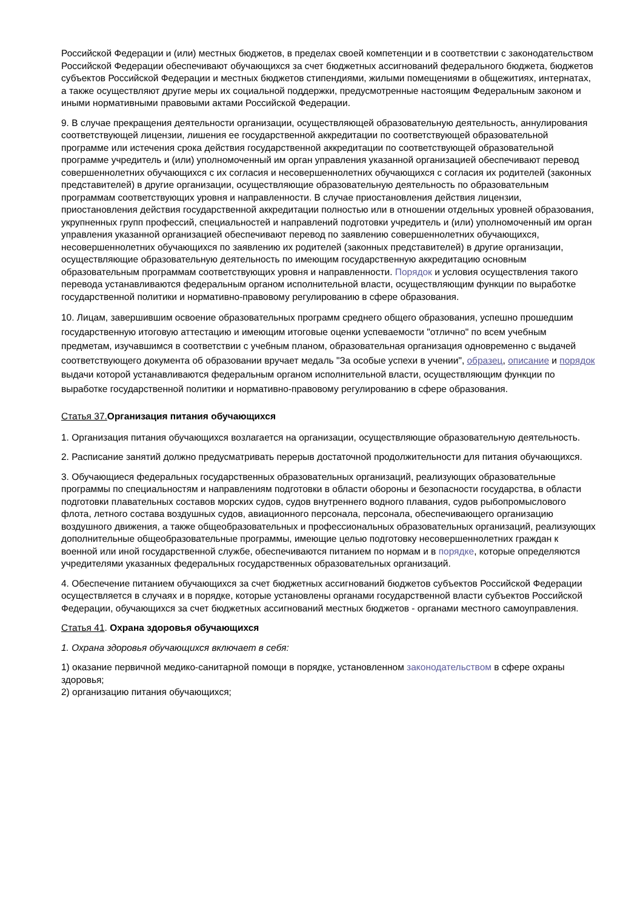Российской Федерации и (или) местных бюджетов, в пределах своей компетенции и в соответствии с законодательством Российской Федерации обеспечивают обучающихся за счет бюджетных ассигнований федерального бюджета, бюджетов субъектов Российской Федерации и местных бюджетов стипендиями, жилыми помещениями в общежитиях, интернатах, а также осуществляют другие меры их социальной поддержки, предусмотренные настоящим Федеральным законом и иными нормативными правовыми актами Российской Федерации.
9. В случае прекращения деятельности организации, осуществляющей образовательную деятельность, аннулирования соответствующей лицензии, лишения ее государственной аккредитации по соответствующей образовательной программе или истечения срока действия государственной аккредитации по соответствующей образовательной программе учредитель и (или) уполномоченный им орган управления указанной организацией обеспечивают перевод совершеннолетних обучающихся с их согласия и несовершеннолетних обучающихся с согласия их родителей (законных представителей) в другие организации, осуществляющие образовательную деятельность по образовательным программам соответствующих уровня и направленности. В случае приостановления действия лицензии, приостановления действия государственной аккредитации полностью или в отношении отдельных уровней образования, укрупненных групп профессий, специальностей и направлений подготовки учредитель и (или) уполномоченный им орган управления указанной организацией обеспечивают перевод по заявлению совершеннолетних обучающихся, несовершеннолетних обучающихся по заявлению их родителей (законных представителей) в другие организации, осуществляющие образовательную деятельность по имеющим государственную аккредитацию основным образовательным программам соответствующих уровня и направленности. Порядок и условия осуществления такого перевода устанавливаются федеральным органом исполнительной власти, осуществляющим функции по выработке государственной политики и нормативно-правовому регулированию в сфере образования.
10. Лицам, завершившим освоение образовательных программ среднего общего образования, успешно прошедшим государственную итоговую аттестацию и имеющим итоговые оценки успеваемости "отлично" по всем учебным предметам, изучавшимся в соответствии с учебным планом, образовательная организация одновременно с выдачей соответствующего документа об образовании вручает медаль "За особые успехи в учении", образец, описание и порядок выдачи которой устанавливаются федеральным органом исполнительной власти, осуществляющим функции по выработке государственной политики и нормативно-правовому регулированию в сфере образования.
Статья 37. Организация питания обучающихся
1. Организация питания обучающихся возлагается на организации, осуществляющие образовательную деятельность.
2. Расписание занятий должно предусматривать перерыв достаточной продолжительности для питания обучающихся.
3. Обучающиеся федеральных государственных образовательных организаций, реализующих образовательные программы по специальностям и направлениям подготовки в области обороны и безопасности государства, в области подготовки плавательных составов морских судов, судов внутреннего водного плавания, судов рыбопромыслового флота, летного состава воздушных судов, авиационного персонала, персонала, обеспечивающего организацию воздушного движения, а также общеобразовательных и профессиональных образовательных организаций, реализующих дополнительные общеобразовательные программы, имеющие целью подготовку несовершеннолетних граждан к военной или иной государственной службе, обеспечиваются питанием по нормам и в порядке, которые определяются учредителями указанных федеральных государственных образовательных организаций.
4. Обеспечение питанием обучающихся за счет бюджетных ассигнований бюджетов субъектов Российской Федерации осуществляется в случаях и в порядке, которые установлены органами государственной власти субъектов Российской Федерации, обучающихся за счет бюджетных ассигнований местных бюджетов - органами местного самоуправления.
Статья 41. Охрана здоровья обучающихся
1. Охрана здоровья обучающихся включает в себя:
1) оказание первичной медико-санитарной помощи в порядке, установленном законодательством в сфере охраны здоровья;
2) организацию питания обучающихся;